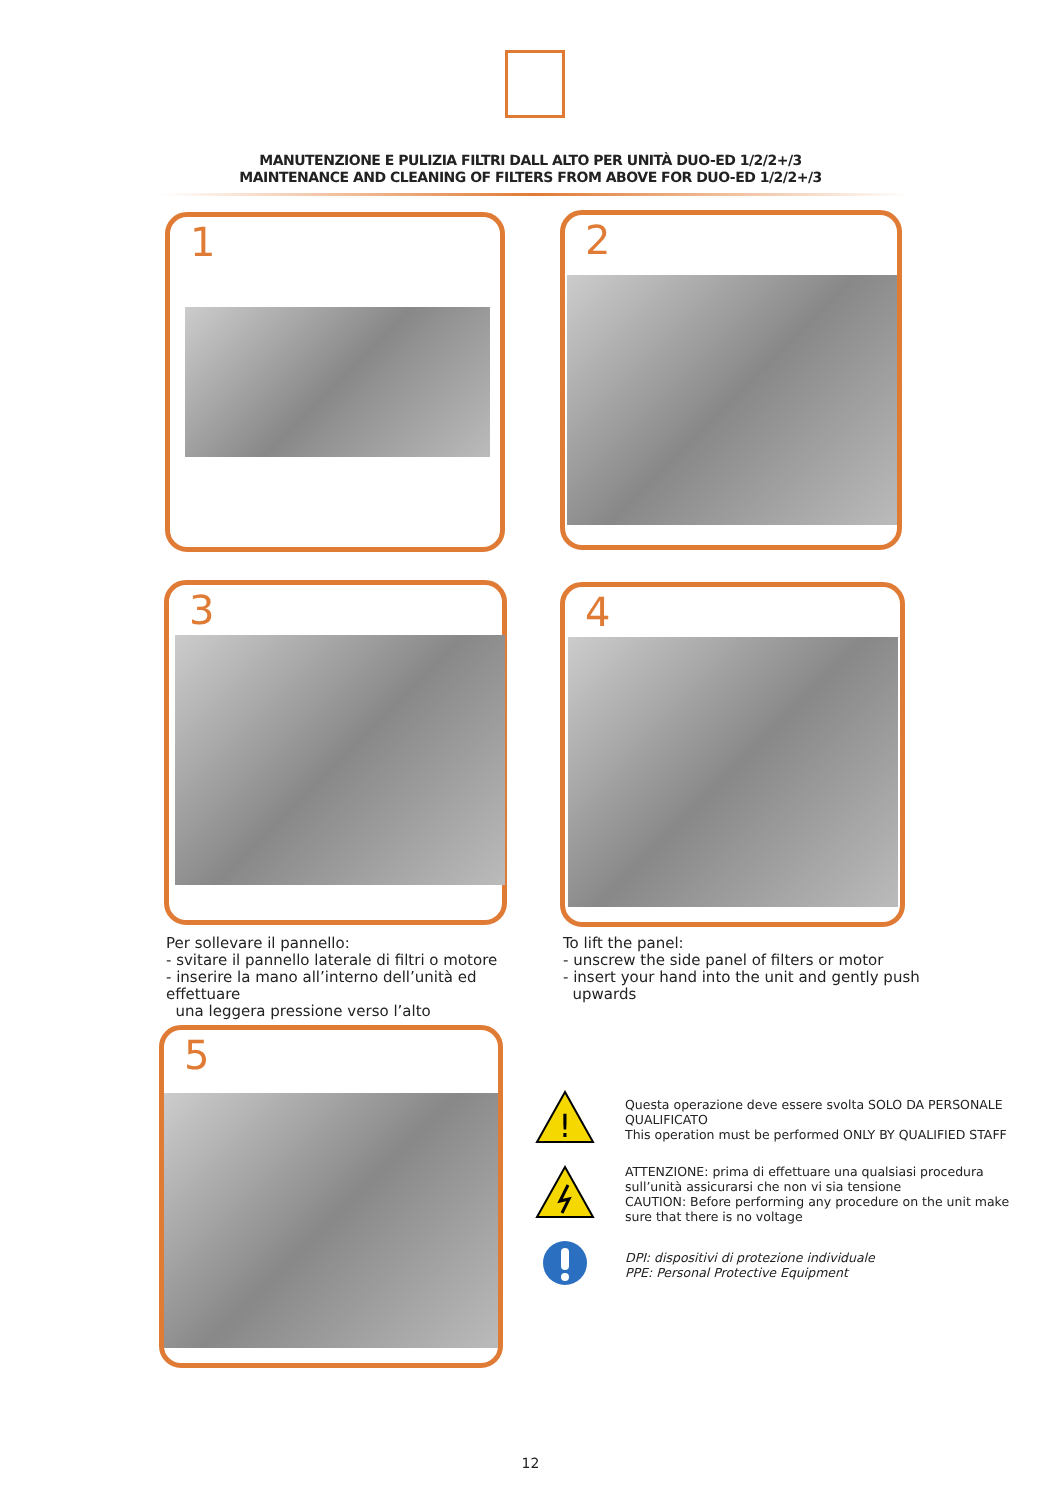MANUTENZIONE E PULIZIA FILTRI DALL ALTO PER UNITÀ DUO-ED 1/2/2+/3
MAINTENANCE AND CLEANING OF FILTERS FROM ABOVE FOR DUO-ED 1/2/2+/3
1 2
3 4
Per sollevare il pannello:
- svitare il pannello laterale di filtri o motore
- inserire la mano all’interno dell’unità ed effettuare
una leggera pressione verso l’alto
To lift the panel:
- unscrew the side panel of filters or motor
- insert your hand into the unit and gently push
upwards
5
!
Questa operazione deve essere svolta SOLO DA PERSONALE QUALIFICATO
This operation must be performed ONLY BY QUALIFIED STAFF
ATTENZIONE: prima di effettuare una qualsiasi procedura sull’unità assicurarsi che non vi sia tensione
CAUTION: Before performing any procedure on the unit make sure that there is no voltage
DPI: dispositivi di protezione individuale
PPE: Personal Protective Equipment
12